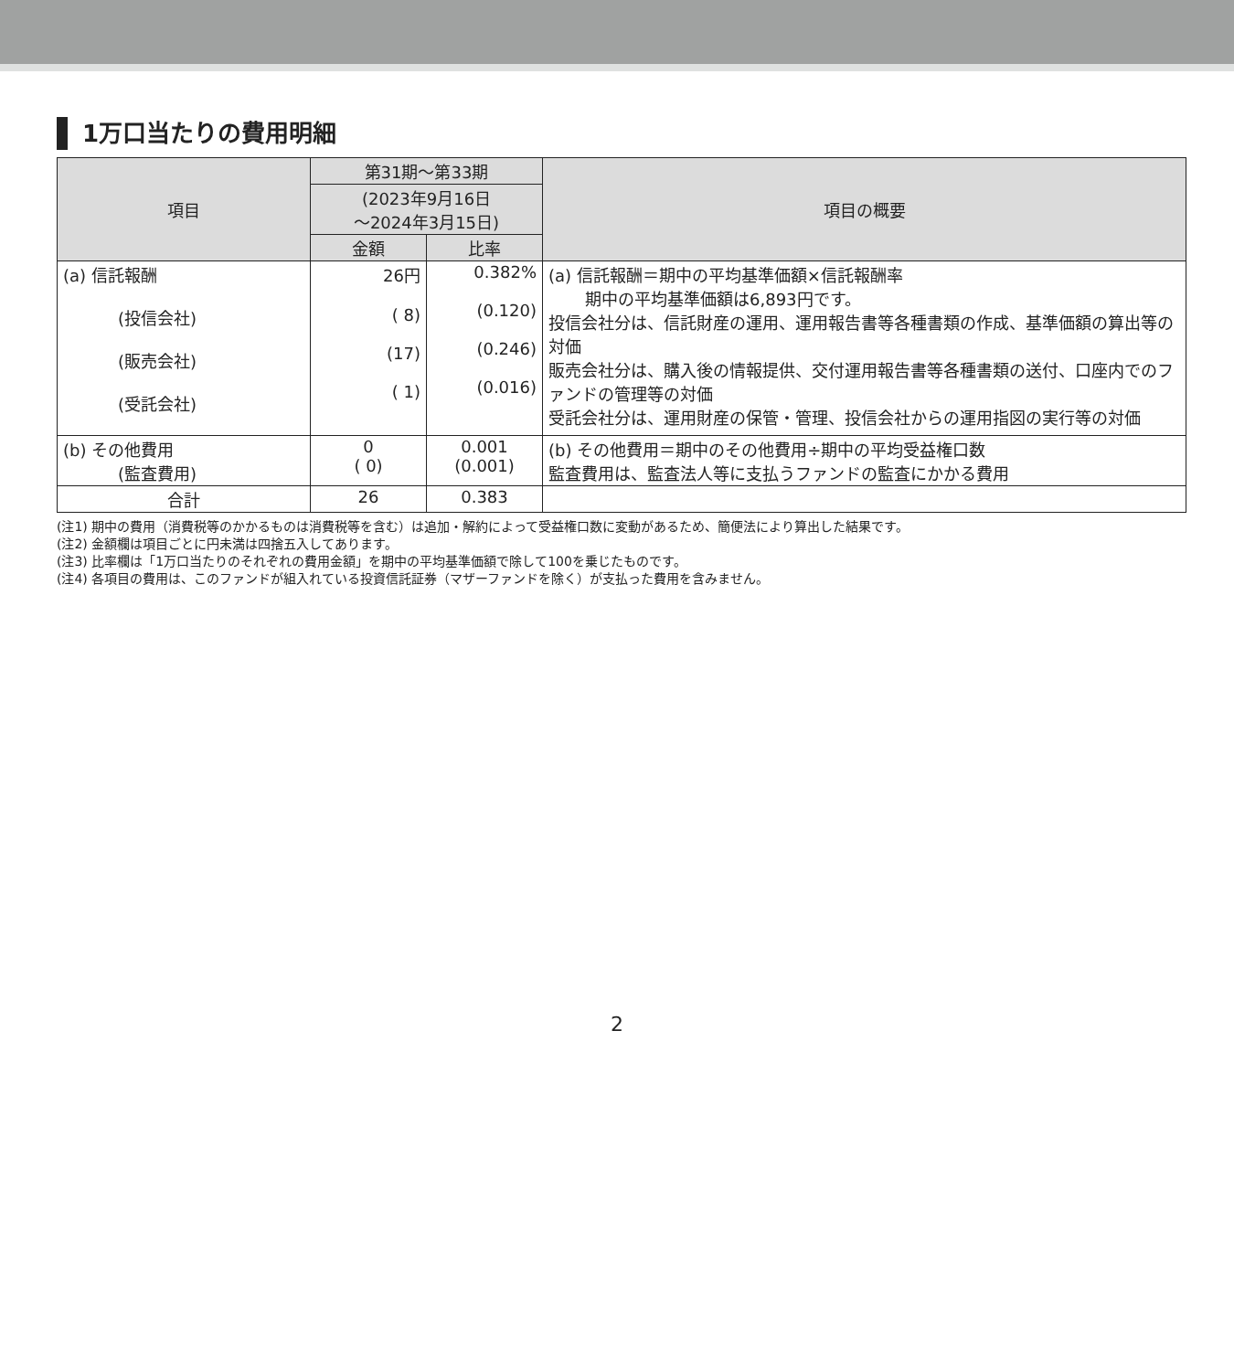1万口当たりの費用明細
| 項目 | 第31期～第33期 | | 項目の概要 |
| --- | --- | --- | --- |
| | (2023年9月16日 ～2024年3月15日) | | |
| | 金額 | 比率 | |
| (a) 信託報酬 (投信会社) (販売会社) (受託会社) | 26円 ( 8) (17) ( 1) | 0.382% (0.120) (0.246) (0.016) | (a) 信託報酬＝期中の平均基準価額×信託報酬率 期中の平均基準価額は6,893円です。 投信会社分は、信託財産の運用、運用報告書等各種書類の作成、基準価額の算出等の対価 販売会社分は、購入後の情報提供、交付運用報告書等各種書類の送付、口座内でのファンドの管理等の対価 受託会社分は、運用財産の保管・管理、投信会社からの運用指図の実行等の対価 |
| (b) その他費用 (監査費用) | 0 ( 0) | 0.001 (0.001) | (b) その他費用＝期中のその他費用÷期中の平均受益権口数 監査費用は、監査法人等に支払うファンドの監査にかかる費用 |
| 合計 | 26 | 0.383 | |
(注1) 期中の費用（消費税等のかかるものは消費税等を含む）は追加・解約によって受益権口数に変動があるため、簡便法により算出した結果です。
(注2) 金額欄は項目ごとに円未満は四捨五入してあります。
(注3) 比率欄は「1万口当たりのそれぞれの費用金額」を期中の平均基準価額で除して100を乗じたものです。
(注4) 各項目の費用は、このファンドが組入れている投資信託証券（マザーファンドを除く）が支払った費用を含みません。
2